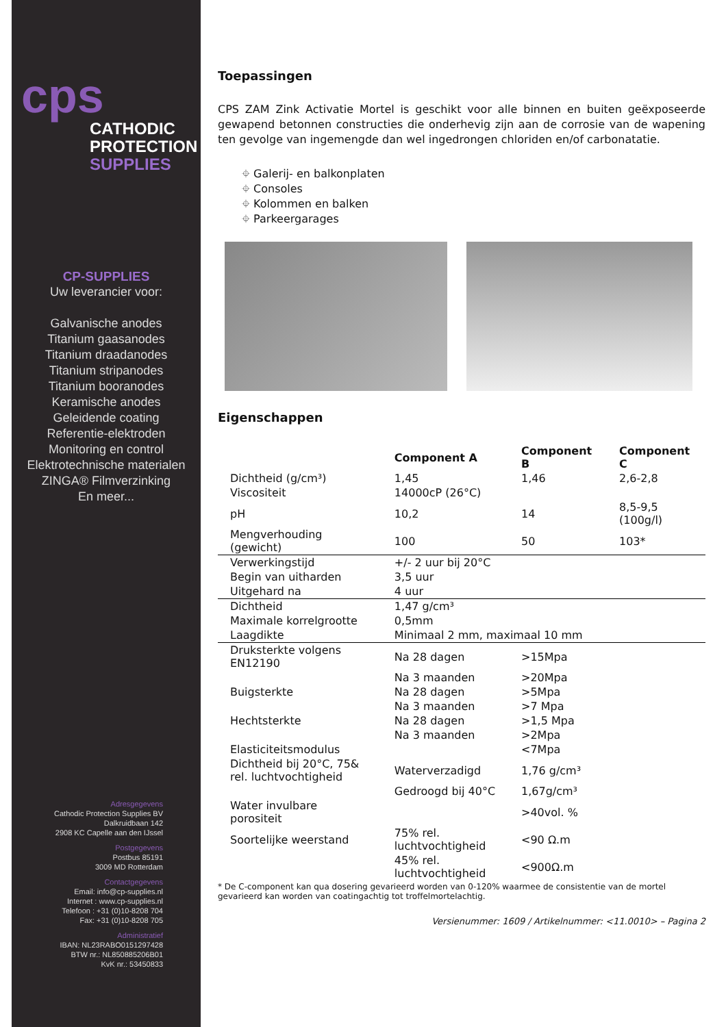cps
CATHODIC
PROTECTION
SUPPLIES
CP-SUPPLIES
Uw leverancier voor:
Galvanische anodes
Titanium gaasanodes
Titanium draadanodes
Titanium stripanodes
Titanium booranodes
Keramische anodes
Geleidende coating
Referentie-elektroden
Monitoring en control
Elektrotechnische materialen
ZINGA® Filmverzinking
En meer...
Adresgegevens
Cathodic Protection Supplies BV
Dalkruidbaan 142
2908 KC Capelle aan den IJssel
Postgegevens
Postbus 85191
3009 MD Rotterdam
Contactgegevens
Email: info@cp-supplies.nl
Internet : www.cp-supplies.nl
Telefoon : +31 (0)10-8208 704
Fax: +31 (0)10-8208 705
Administratief
IBAN: NL23RABO0151297428
BTW nr.: NL850885206B01
KvK nr.: 53450833
Toepassingen
CPS ZAM Zink Activatie Mortel is geschikt voor alle binnen en buiten geëxposeerde gewapend betonnen constructies die onderhevig zijn aan de corrosie van de wapening ten gevolge van ingemengde dan wel ingedrongen chloriden en/of carbonatatie.
⌖ Galerij- en balkonplaten
⌖ Consoles
⌖ Kolommen en balken
⌖ Parkeergarages
Eigenschappen
| | Component A | Component B | Component C |
| --- | --- | --- | --- |
| Dichtheid (g/cm³) | 1,45 | 1,46 | 2,6-2,8 |
| Viscositeit | 14000cP (26°C) | | |
| pH | 10,2 | 14 | 8,5-9,5 (100g/l) |
| Mengverhouding (gewicht) | 100 | 50 | 103* |
| Verwerkingstijd | +/- 2 uur bij 20°C | | |
| Begin van uitharden | 3,5 uur | | |
| Uitgehard na | 4 uur | | |
| Dichtheid | 1,47 g/cm³ | | |
| Maximale korrelgrootte | 0,5mm | | |
| Laagdikte | Minimaal 2 mm, maximaal 10 mm | | |
| Druksterkte volgens EN12190 | Na 28 dagen | >15Mpa | |
| | Na 3 maanden | >20Mpa | |
| Buigsterkte | Na 28 dagen | >5Mpa | |
| | Na 3 maanden | >7 Mpa | |
| Hechtsterkte | Na 28 dagen | >1,5 Mpa | |
| | Na 3 maanden | >2Mpa | |
| Elasticiteitsmodulus | | <7Mpa | |
| Dichtheid bij 20°C, 75& rel. luchtvochtigheid | Waterverzadigd | 1,76 g/cm³ | |
| | Gedroogd bij 40°C | 1,67g/cm³ | |
| Water invulbare porositeit | | >40vol. % | |
| Soortelijke weerstand | 75% rel. luchtvochtigheid | <90 Ω.m | |
| | 45% rel. luchtvochtigheid | <900Ω.m | |
* De C-component kan qua dosering gevarieerd worden van 0-120% waarmee de consistentie van de mortel gevarieerd kan worden van coatingachtig tot troffelmortelachtig.
Versienummer: 1609 / Artikelnummer: <11.0010> – Pagina 2